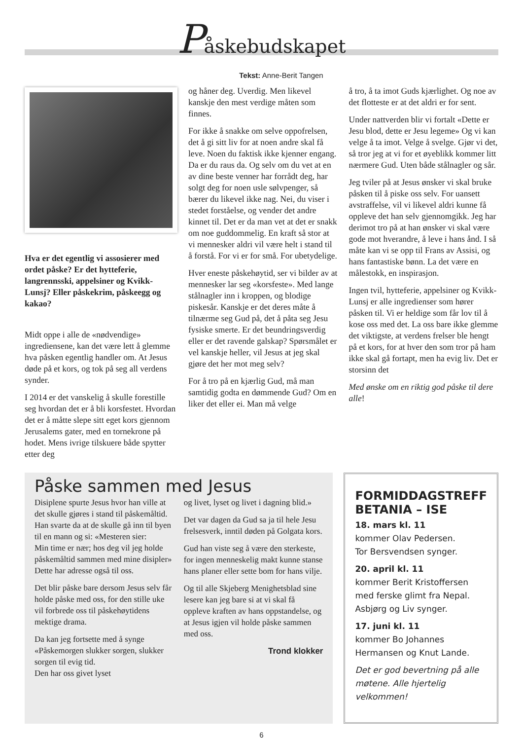Påskebudskapet
Tekst: Anne-Berit Tangen
Hva er det egentlig vi assosierer med ordet påske? Er det hytteferie, langrennsski, appelsiner og Kvikk-Lunsj? Eller påskekrim, påskeegg og kakao?
Midt oppe i alle de «nødvendige» ingrediensene, kan det være lett å glemme hva påsken egentlig handler om. At Jesus døde på et kors, og tok på seg all verdens synder.
I 2014 er det vanskelig å skulle fores­tille seg hvordan det er å bli korsfestet. Hvordan det er å måtte slepe sitt eget kors gjennom Jerusalems gater, med en tornekrone på hodet. Mens ivrige tilskuere både spytter etter deg
og håner deg. Uverdig. Men likevel kanskje den mest verdige måten som finnes.
For ikke å snakke om selve opp­ofrelsen, det å gi sitt liv for at noen andre skal få leve. Noen du faktisk ikke kjenner engang. Da er du raus da. Og selv om du vet at en av dine beste venner har forrådt deg, har solgt deg for noen usle sølvpenger, så bærer du likevel ikke nag. Nei, du viser i stedet forståelse, og vender det andre kinnet til. Det er da man vet at det er snakk om noe guddommelig. En kraft så stor at vi mennesker aldri vil være helt i stand til å forstå. For vi er for små. For ubetydelige.
Hver eneste påskehøytid, ser vi bilder av at mennesker lar seg «korsfeste». Med lange stålnagler inn i kroppen, og blodige piskesår. Kanskje er det deres måte å tilnærme seg Gud på, det å påta seg Jesu fysiske smerte. Er det beun­dringsverdig eller er det ravende gal­skap? Spørsmålet er vel kanskje heller, vil Jesus at jeg skal gjøre det her mot meg selv?
For å tro på en kjærlig Gud, må man samtidig godta en dømmende Gud? Om en liker det eller ei. Man må velge
å tro, å ta imot Guds kjærlighet. Og noe av det flotteste er at det aldri er for sent.
Under nattverden blir vi fortalt «Dette er Jesu blod, dette er Jesu legeme» Og vi kan velge å ta imot. Velge å svelge. Gjør vi det, så tror jeg at vi for et øyeblikk kommer litt nærmere Gud. Uten både stålnagler og sår.
Jeg tviler på at Jesus ønsker vi skal bruke påsken til å piske oss selv. For uansett avstraffelse, vil vi likevel aldri kunne få oppleve det han selv gjennomgikk. Jeg har derimot tro på at han ønsker vi skal være gode mot hverandre, å leve i hans ånd. I så måte kan vi se opp til Frans av Assisi, og hans fantastiske bønn. La det være en målestokk, en inspirasjon.
Ingen tvil, hytteferie, appelsiner og Kvikk-Lunsj er alle ingredienser som hører påsken til. Vi er heldige som får lov til å kose oss med det. La oss bare ikke glemme det viktigste, at verdens frelser ble hengt på et kors, for at hver den som tror på ham ikke skal gå for­tapt, men ha evig liv. Det er storsinn det
Med ønske om en riktig god påske til dere alle!
Påske sammen med Jesus
Disiplene spurte Jesus hvor han ville at det skulle gjøres i stand til påskemåltid. Han svarte da at de skulle gå inn til byen til en mann og si: «Mesteren sier:
Min time er nær; hos deg vil jeg holde påskemåltid sammen med mine disipler»
Dette har adresse også til oss.
Det blir påske bare dersom Jesus selv får holde påske med oss, for den stille uke vil forbrede oss til påskehøytidens mektige drama.
Da kan jeg fortsette med å synge «Påskemorgen slukker sorgen, slukker sorgen til evig tid.
Den har oss givet lyset
og livet, lyset og livet i dagning blid.»
Det var dagen da Gud sa ja til hele Jesu frelsesverk, inntil døden på Golgata kors.
Gud han viste seg å være den sterkeste, for ingen menneskelig makt kunne stanse hans planer eller sette bom for hans vilje.
Og til alle Skjeberg Menighetsblad sine lesere kan jeg bare si at vi skal få oppleve kraften av hans oppstandelse, og at Jesus igjen vil holde påske sammen med oss.
Trond klokker
FORMIDDAGSTREFF BETANIA – ISE
18. mars kl. 11
kommer Olav Pedersen.
Tor Bersvendsen synger.
20. april kl. 11
kommer Berit Kristoffersen med ferske glimt fra Nepal. Asbjørg og Liv synger.
17. juni kl. 11
kommer Bo Johannes Hermansen og Knut Lande.
Det er god bevertning på alle møtene. Alle hjertelig velkommen!
6